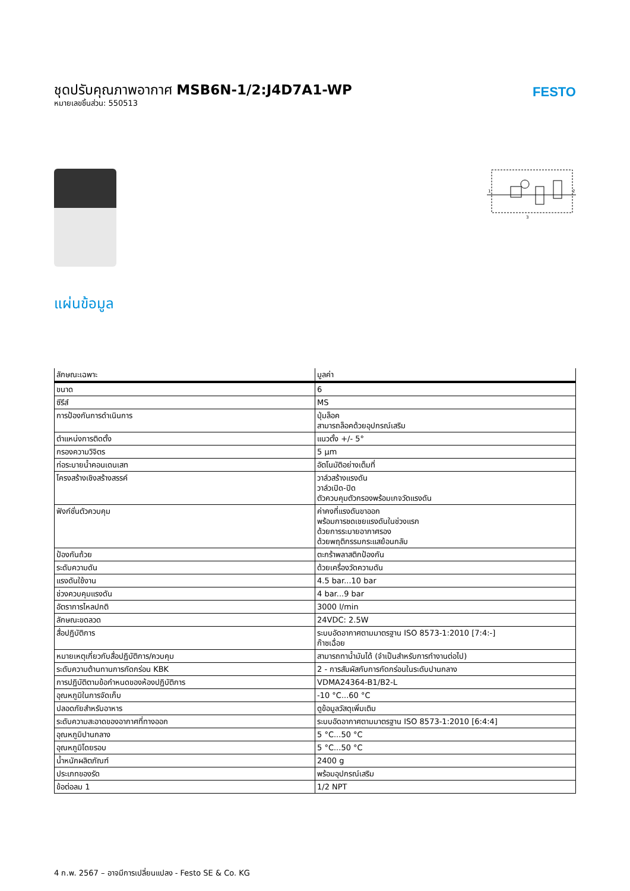ชุดปรับคุณภาพอากาศ MSB6N-1/2:J4D7A1-WP
หมายเลขชิ้นส่วน: 550513
FESTO
1
2
3
แผ่นข้อมูล
| ลักษณะเฉพาะ | มูลค่า |
| --- | --- |
| ขนาด | 6 |
| ซีรีส์ | MS |
| การป้องกันการดำเนินการ | ปุ่มล็อค สามารถล็อคด้วยอุปกรณ์เสริม |
| ตำแหน่งการติดตั้ง | แนวตั้ง +/- 5° |
| กรองความวิจิตร | 5 µm |
| ท่อระบายน้ำคอนเดนเสท | อัตโนมัติอย่างเต็มที่ |
| โครงสร้างเชิงสร้างสรรค์ | วาล์วสร้างแรงดัน วาล์วเปิด-ปิด ตัวควบคุมตัวกรองพร้อมเกจวัดแรงดัน |
| ฟังก์ชั่นตัวควบคุม | ค่าคงที่แรงดันขาออก พร้อมการชดเชยแรงดันในช่วงแรก ด้วยการระบายอากาศรอง ด้วยพฤติกรรมกระแสย้อนกลับ |
| ป้องกันถ้วย | ตะกร้าพลาสติกป้องกัน |
| ระดับความดัน | ด้วยเครื่องวัดความดัน |
| แรงดันใช้งาน | 4.5 bar...10 bar |
| ช่วงควบคุมแรงดัน | 4 bar...9 bar |
| อัตราการไหลปกติ | 3000 l/min |
| ลักษณะขดลวด | 24VDC: 2.5W |
| สื่อปฏิบัติการ | ระบบอัดอากาศตามมาตรฐาน ISO 8573-1:2010 [7:4:-] ก๊าซเฉื่อย |
| หมายเหตุเกี่ยวกับสื่อปฏิบัติการ/ควบคุม | สามารถทาน้ำมันได้ (จำเป็นสำหรับการทำงานต่อไป) |
| ระดับความต้านทานการกัดกร่อน KBK | 2 - การสัมผัสกับการกัดกร่อนในระดับปานกลาง |
| การปฏิบัติตามข้อกำหนดของห้องปฏิบัติการ | VDMA24364-B1/B2-L |
| อุณหภูมิในการจัดเก็บ | -10 °C...60 °C |
| ปลอดภัยสำหรับอาหาร | ดูข้อมูลวัสดุเพิ่มเติม |
| ระดับความสะอาดของอากาศที่ทางออก | ระบบอัดอากาศตามมาตรฐาน ISO 8573-1:2010 [6:4:4] |
| อุณหภูมิปานกลาง | 5 °C...50 °C |
| อุณหภูมิโดยรอบ | 5 °C...50 °C |
| น้ำหนักผลิตภัณฑ์ | 2400 g |
| ประเภทของรัด | พร้อมอุปกรณ์เสริม |
| ข้อต่อลม 1 | 1/2 NPT |
4 ก.พ. 2567 – อาจมีการเปลี่ยนแปลง - Festo SE & Co. KG